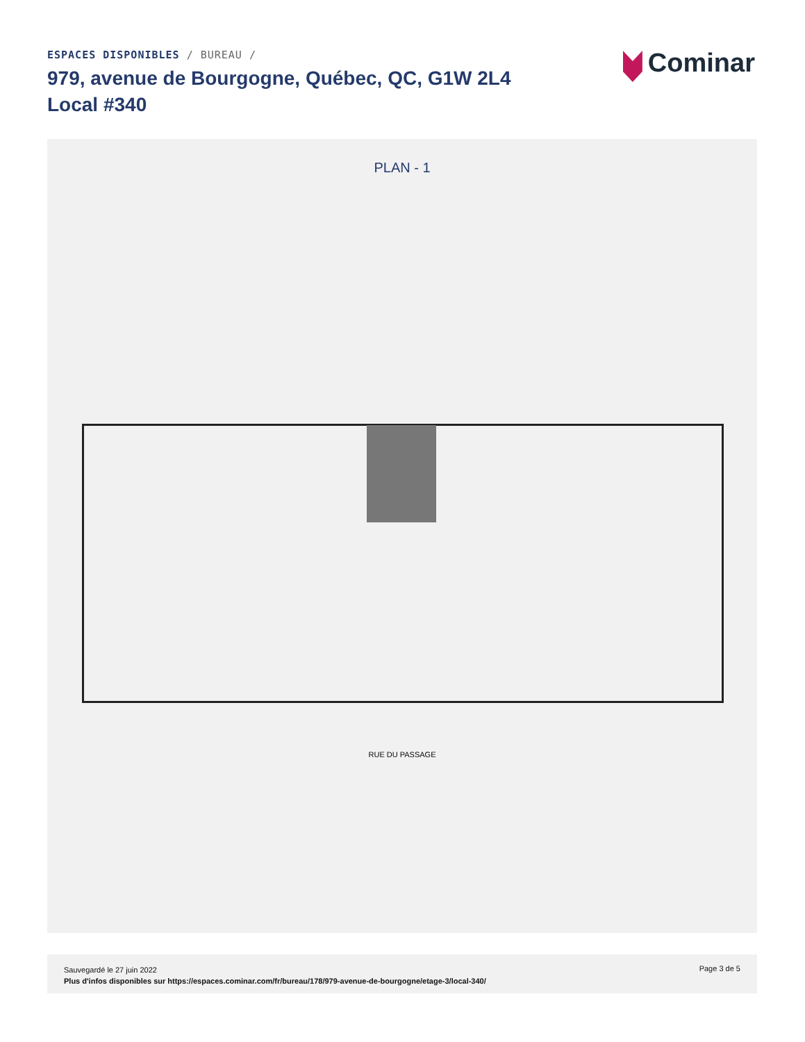ESPACES DISPONIBLES / BUREAU /
979, avenue de Bourgogne, Québec, QC, G1W 2L4
Local #340
Cominar
PLAN - 1
RUE DU PASSAGE
Sauvegardé le 27 juin 2022
Plus d'infos disponibles sur https://espaces.cominar.com/fr/bureau/178/979-avenue-de-bourgogne/etage-3/local-340/
Page 3 de 5